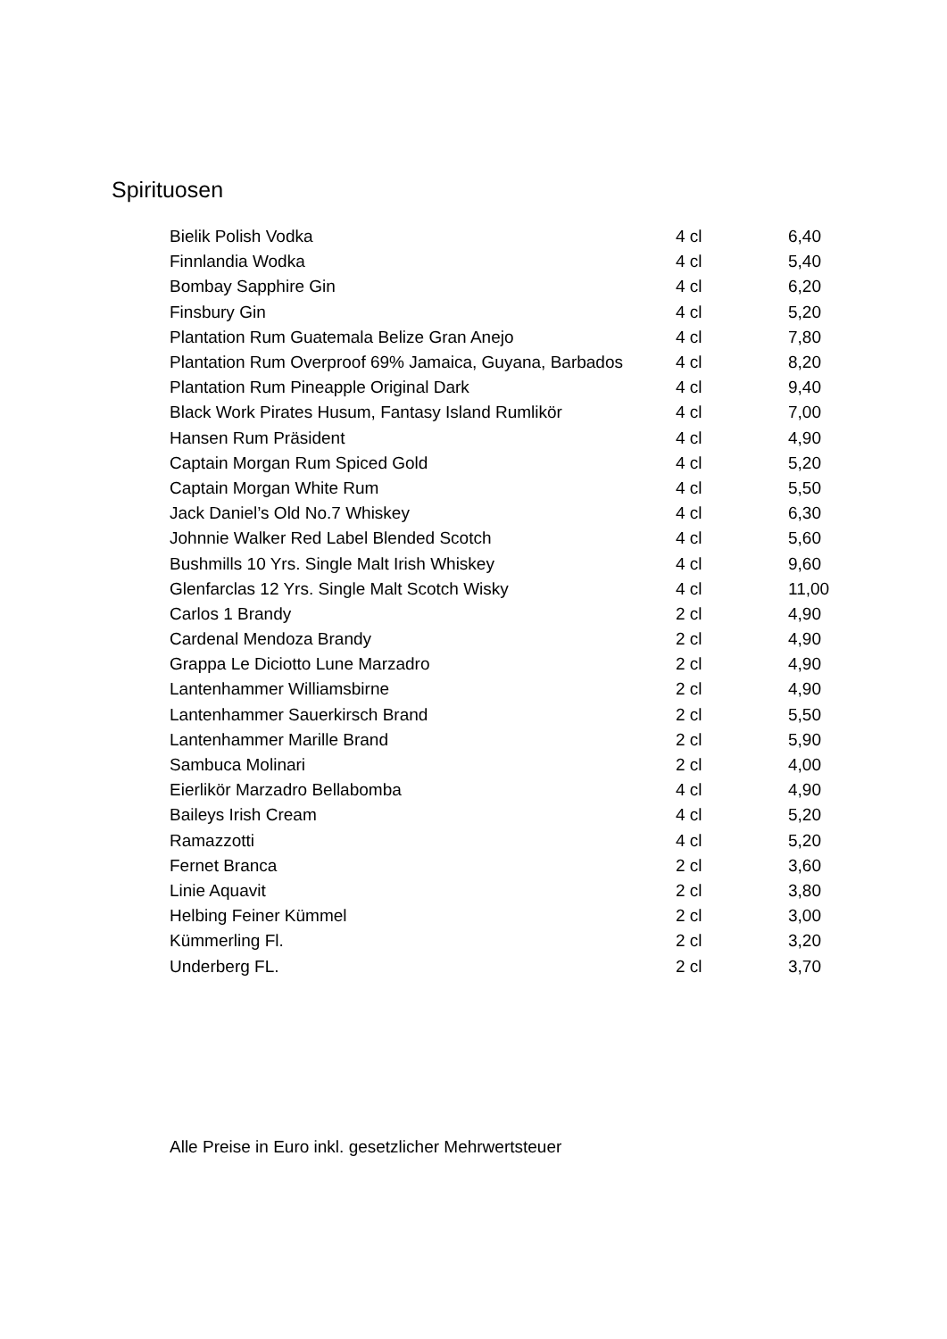Spirituosen
| Bielik Polish Vodka | 4 cl | 6,40 |
| Finnlandia Wodka | 4 cl | 5,40 |
| Bombay Sapphire Gin | 4 cl | 6,20 |
| Finsbury Gin | 4 cl | 5,20 |
| Plantation Rum Guatemala Belize Gran Anejo | 4 cl | 7,80 |
| Plantation Rum Overproof 69% Jamaica, Guyana, Barbados | 4 cl | 8,20 |
| Plantation Rum Pineapple Original Dark | 4 cl | 9,40 |
| Black Work Pirates Husum, Fantasy Island Rumlikör | 4 cl | 7,00 |
| Hansen Rum Präsident | 4 cl | 4,90 |
| Captain Morgan Rum Spiced Gold | 4 cl | 5,20 |
| Captain Morgan White Rum | 4 cl | 5,50 |
| Jack Daniel’s Old No.7 Whiskey | 4 cl | 6,30 |
| Johnnie Walker Red Label Blended Scotch | 4 cl | 5,60 |
| Bushmills 10 Yrs. Single Malt Irish Whiskey | 4 cl | 9,60 |
| Glenfarclas 12 Yrs. Single Malt Scotch Wisky | 4 cl | 11,00 |
| Carlos 1 Brandy | 2 cl | 4,90 |
| Cardenal Mendoza Brandy | 2 cl | 4,90 |
| Grappa Le Diciotto Lune Marzadro | 2 cl | 4,90 |
| Lantenhammer Williamsbirne | 2 cl | 4,90 |
| Lantenhammer Sauerkirsch Brand | 2 cl | 5,50 |
| Lantenhammer Marille Brand | 2 cl | 5,90 |
| Sambuca Molinari | 2 cl | 4,00 |
| Eierlikör Marzadro Bellabomba | 4 cl | 4,90 |
| Baileys Irish Cream | 4 cl | 5,20 |
| Ramazzotti | 4 cl | 5,20 |
| Fernet Branca | 2 cl | 3,60 |
| Linie Aquavit | 2 cl | 3,80 |
| Helbing Feiner Kümmel | 2 cl | 3,00 |
| Kümmerling Fl. | 2 cl | 3,20 |
| Underberg FL. | 2 cl | 3,70 |
Alle Preise in Euro inkl. gesetzlicher Mehrwertsteuer